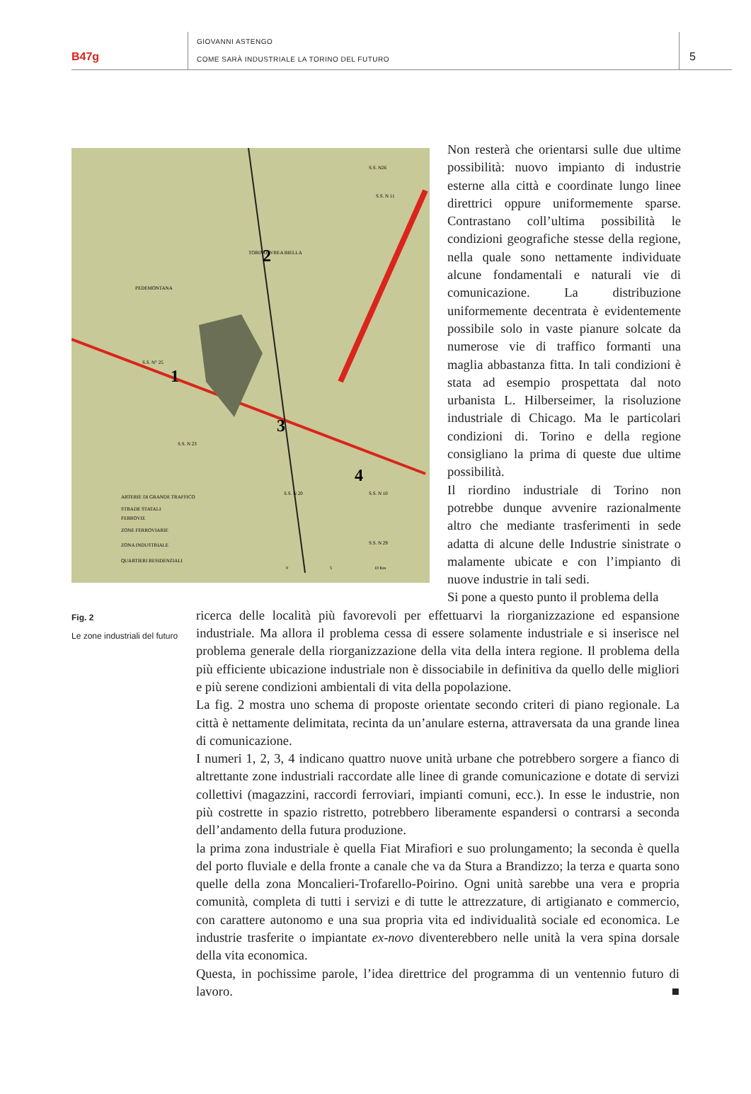B47g
GIOVANNI ASTENGO
COME SARÀ INDUSTRIALE LA TORINO DEL FUTURO
5
1
2
3
4
ARTERIE DI GRANDE TRAFFICO
STRADE STATALI
FERROVIE
ZONE FERROVIARIE
ZONA INDUSTRIALE
QUARTIERI RESIDENZIALI
S.S. N° 25
TORINO IVREA BIELLA
PEDEMONTANA
S.S. N 11
S.S. N 10
S.S. N 20
S.S. N 23
S.S. N 29
S.S. N26
0
5
10 Km
Non resterà che orientarsi sulle due ultime possibilità: nuovo impianto di industrie esterne alla città e coordinate lungo linee direttrici oppure uniformemente sparse. Contrastano coll’ultima possibilità le condizioni geografiche stesse della regione, nella quale sono nettamente individuate alcune fondamentali e naturali vie di comunicazione. La distribuzione uniformemente decentrata è evidentemente possibile solo in vaste pianure solcate da numerose vie di traffico formanti una maglia abbastanza fitta. In tali condizioni è stata ad esempio prospettata dal noto urbanista L. Hilberseimer, la risoluzione industriale di Chicago. Ma le particolari condizioni di. Torino e della regione consigliano la prima di queste due ultime possibilità.
Il riordino industriale di Torino non potrebbe dunque avvenire razionalmente altro che mediante trasferimenti in sede adatta di alcune delle Industrie sinistrate o malamente ubicate e con l’impianto di nuove industrie in tali sedi.
Si pone a questo punto il problema della
Fig. 2
Le zone industriali del futuro
ricerca delle località più favorevoli per effettuarvi la riorganizzazione ed espansione industriale. Ma allora il problema cessa di essere solamente industriale e si inserisce nel problema generale della riorganizzazione della vita della intera regione. Il problema della più efficiente ubicazione industriale non è dissociabile in definitiva da quello delle migliori e più serene condizioni ambientali di vita della popolazione.
La fig. 2 mostra uno schema di proposte orientate secondo criteri di piano regionale. La città è nettamente delimitata, recinta da un’anulare esterna, attraversata da una grande linea di comunicazione.
I numeri 1, 2, 3, 4 indicano quattro nuove unità urbane che potrebbero sorgere a fianco di altrettante zone industriali raccordate alle linee di grande comunicazione e dotate di servizi collettivi (magazzini, raccordi ferroviari, impianti comuni, ecc.). In esse le industrie, non più costrette in spazio ristretto, potrebbero liberamente espandersi o contrarsi a seconda dell’andamento della futura produzione.
la prima zona industriale è quella Fiat Mirafiori e suo prolungamento; la seconda è quella del porto fluviale e della fronte a canale che va da Stura a Brandizzo; la terza e quarta sono quelle della zona Moncalieri-Trofarello-Poirino. Ogni unità sarebbe una vera e propria comunità, completa di tutti i servizi e di tutte le attrezzature, di artigianato e commercio, con carattere autonomo e una sua propria vita ed individualità sociale ed economica. Le industrie trasferite o impiantate ex-novo diventerebbero nelle unità la vera spina dorsale della vita economica.
Questa, in pochissime parole, l’idea direttrice del programma di un ventennio futuro di lavoro. ■